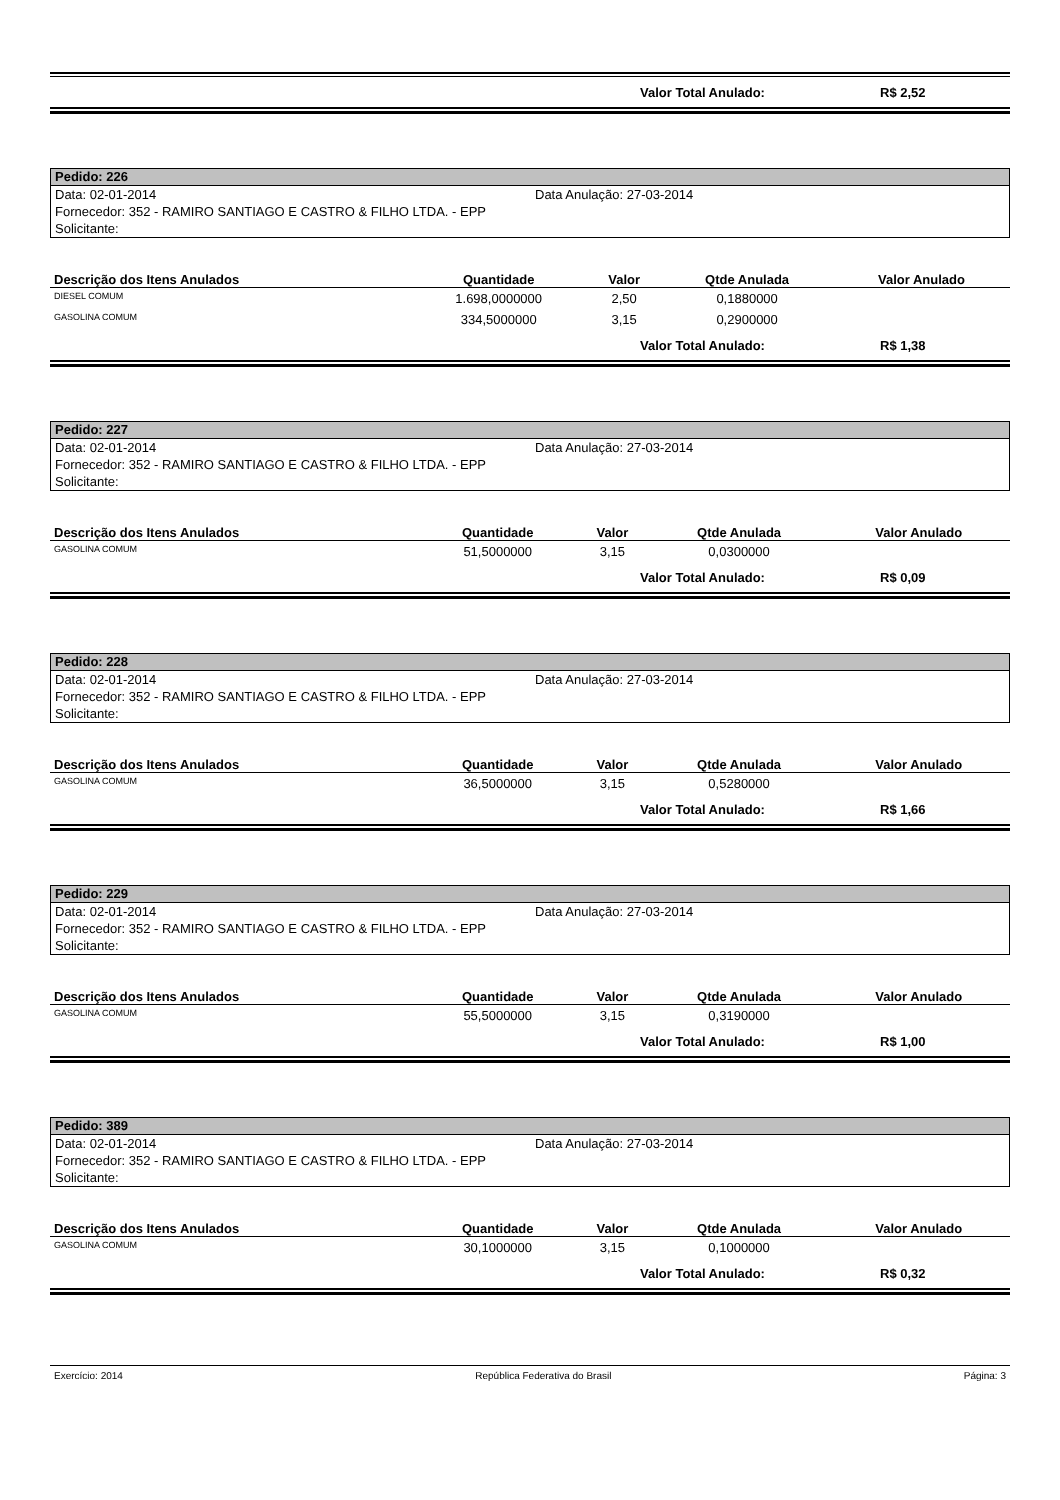Valor Total Anulado: R$ 2,52
Pedido: 226
Data: 02-01-2014 Data Anulação: 27-03-2014
Fornecedor: 352 - RAMIRO SANTIAGO E CASTRO & FILHO LTDA. - EPP
Solicitante:
| Descrição dos Itens Anulados | Quantidade | Valor | Qtde Anulada | Valor Anulado |
| --- | --- | --- | --- | --- |
| DIESEL COMUM | 1.698,0000000 | 2,50 | 0,1880000 | |
| GASOLINA COMUM | 334,5000000 | 3,15 | 0,2900000 | |
Valor Total Anulado: R$ 1,38
Pedido: 227
Data: 02-01-2014 Data Anulação: 27-03-2014
Fornecedor: 352 - RAMIRO SANTIAGO E CASTRO & FILHO LTDA. - EPP
Solicitante:
| Descrição dos Itens Anulados | Quantidade | Valor | Qtde Anulada | Valor Anulado |
| --- | --- | --- | --- | --- |
| GASOLINA COMUM | 51,5000000 | 3,15 | 0,0300000 | |
Valor Total Anulado: R$ 0,09
Pedido: 228
Data: 02-01-2014 Data Anulação: 27-03-2014
Fornecedor: 352 - RAMIRO SANTIAGO E CASTRO & FILHO LTDA. - EPP
Solicitante:
| Descrição dos Itens Anulados | Quantidade | Valor | Qtde Anulada | Valor Anulado |
| --- | --- | --- | --- | --- |
| GASOLINA COMUM | 36,5000000 | 3,15 | 0,5280000 | |
Valor Total Anulado: R$ 1,66
Pedido: 229
Data: 02-01-2014 Data Anulação: 27-03-2014
Fornecedor: 352 - RAMIRO SANTIAGO E CASTRO & FILHO LTDA. - EPP
Solicitante:
| Descrição dos Itens Anulados | Quantidade | Valor | Qtde Anulada | Valor Anulado |
| --- | --- | --- | --- | --- |
| GASOLINA COMUM | 55,5000000 | 3,15 | 0,3190000 | |
Valor Total Anulado: R$ 1,00
Pedido: 389
Data: 02-01-2014 Data Anulação: 27-03-2014
Fornecedor: 352 - RAMIRO SANTIAGO E CASTRO & FILHO LTDA. - EPP
Solicitante:
| Descrição dos Itens Anulados | Quantidade | Valor | Qtde Anulada | Valor Anulado |
| --- | --- | --- | --- | --- |
| GASOLINA COMUM | 30,1000000 | 3,15 | 0,1000000 | |
Valor Total Anulado: R$ 0,32
Exercício: 2014 República Federativa do Brasil Página: 3